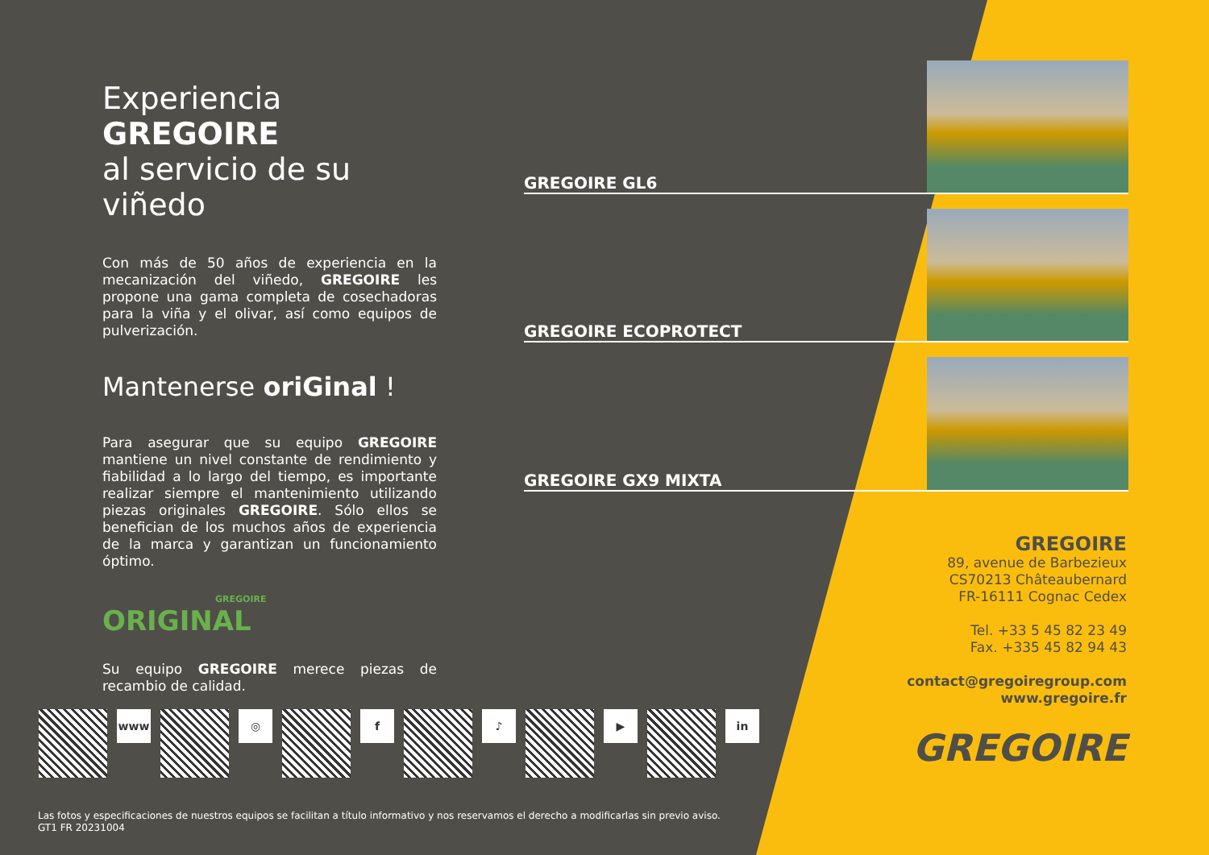Experiencia GREGOIRE
al servicio de su viñedo
Con más de 50 años de experiencia en la mecanización del viñedo, GREGOIRE les propone una gama completa de cosechadoras para la viña y el olivar, así como equipos de pulverización.
Mantenerse oriGinal !
Para asegurar que su equipo GREGOIRE mantiene un nivel constante de rendimiento y fiabilidad a lo largo del tiempo, es importante realizar siempre el mantenimiento utilizando piezas originales GREGOIRE. Sólo ellos se benefician de los muchos años de experiencia de la marca y garantizan un funcionamiento óptimo.
GREGOIRE
ORIGINAL
Su equipo GREGOIRE merece piezas de recambio de calidad.
GREGOIRE GL6
GREGOIRE ECOPROTECT
GREGOIRE GX9 MIXTA
GREGOIRE
89, avenue de Barbezieux
CS70213 Châteaubernard
FR-16111 Cognac Cedex
Tel. +33 5 45 82 23 49
Fax. +335 45 82 94 43
contact@gregoiregroup.com
www.gregoire.fr
GREGOIRE
www ◎ f ♪ ▶ in
Las fotos y especificaciones de nuestros equipos se facilitan a título informativo y nos reservamos el derecho a modificarlas sin previo aviso.
GT1 FR 20231004